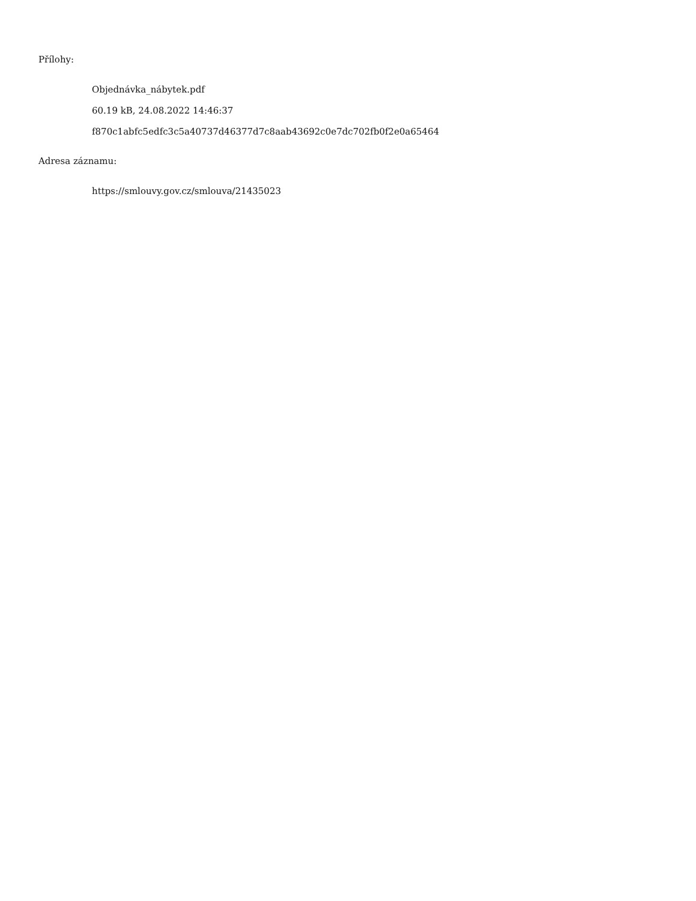Přílohy:
Objednávka_nábytek.pdf
60.19 kB, 24.08.2022 14:46:37
f870c1abfc5edfc3c5a40737d46377d7c8aab43692c0e7dc702fb0f2e0a65464
Adresa záznamu:
https://smlouvy.gov.cz/smlouva/21435023